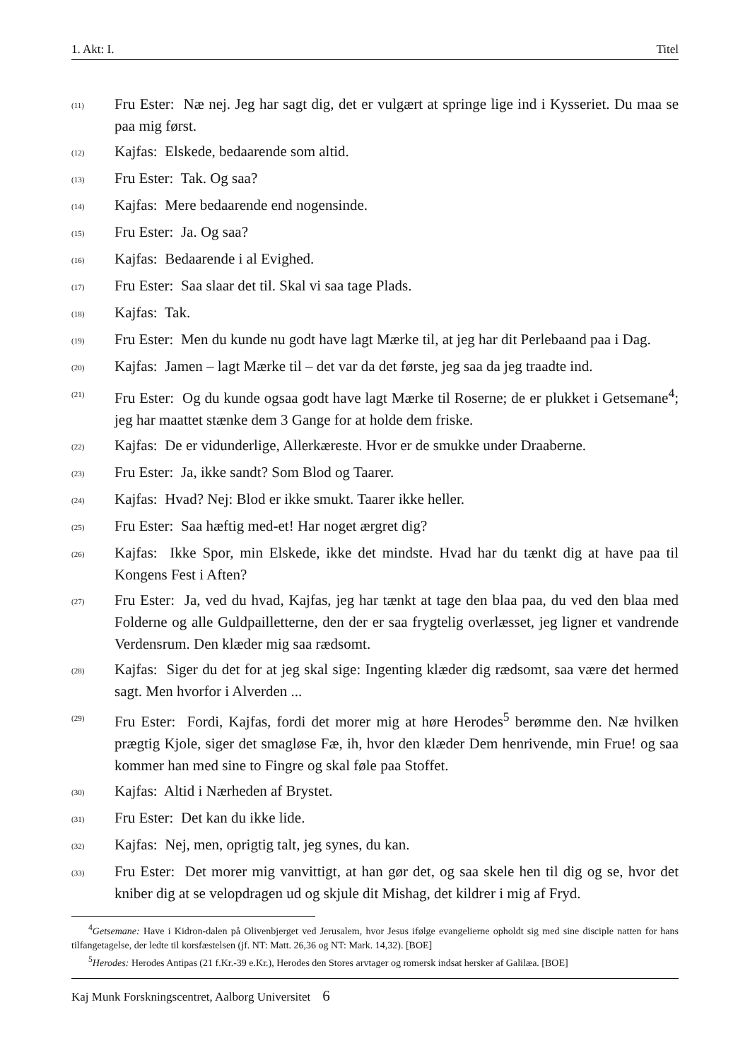1. Akt: I. Titel
(11) Fru Ester: Næ nej. Jeg har sagt dig, det er vulgært at springe lige ind i Kysseriet. Du maa se paa mig først.
(12) Kajfas: Elskede, bedaarende som altid.
(13) Fru Ester: Tak. Og saa?
(14) Kajfas: Mere bedaarende end nogensinde.
(15) Fru Ester: Ja. Og saa?
(16) Kajfas: Bedaarende i al Evighed.
(17) Fru Ester: Saa slaar det til. Skal vi saa tage Plads.
(18) Kajfas: Tak.
(19) Fru Ester: Men du kunde nu godt have lagt Mærke til, at jeg har dit Perlebaand paa i Dag.
(20) Kajfas: Jamen – lagt Mærke til – det var da det første, jeg saa da jeg traadte ind.
(21) Fru Ester: Og du kunde ogsaa godt have lagt Mærke til Roserne; de er plukket i Getsemane<sup>4</sup>; jeg har maattet stænke dem 3 Gange for at holde dem friske.
(22) Kajfas: De er vidunderlige, Allerkæreste. Hvor er de smukke under Draaberne.
(23) Fru Ester: Ja, ikke sandt? Som Blod og Taarer.
(24) Kajfas: Hvad? Nej: Blod er ikke smukt. Taarer ikke heller.
(25) Fru Ester: Saa hæftig med-et! Har noget ærgret dig?
(26) Kajfas: Ikke Spor, min Elskede, ikke det mindste. Hvad har du tænkt dig at have paa til Kongens Fest i Aften?
(27) Fru Ester: Ja, ved du hvad, Kajfas, jeg har tænkt at tage den blaa paa, du ved den blaa med Folderne og alle Guldpailletterne, den der er saa frygtelig overlæsset, jeg ligner et vandrende Verdensrum. Den klæder mig saa rædsomt.
(28) Kajfas: Siger du det for at jeg skal sige: Ingenting klæder dig rædsomt, saa være det hermed sagt. Men hvorfor i Alverden ...
(29) Fru Ester: Fordi, Kajfas, fordi det morer mig at høre Herodes<sup>5</sup> berømme den. Næ hvilken prægtig Kjole, siger det smagløse Fæ, ih, hvor den klæder Dem henrivende, min Frue! og saa kommer han med sine to Fingre og skal føle paa Stoffet.
(30) Kajfas: Altid i Nærheden af Brystet.
(31) Fru Ester: Det kan du ikke lide.
(32) Kajfas: Nej, men, oprigtig talt, jeg synes, du kan.
(33) Fru Ester: Det morer mig vanvittigt, at han gør det, og saa skele hen til dig og se, hvor det kniber dig at se velopdragen ud og skjule dit Mishag, det kildrer i mig af Fryd.
<sup>4</sup> Getsemane: Have i Kidron-dalen på Olivenbjerget ved Jerusalem, hvor Jesus ifølge evangelierne opholdt sig med sine disciple natten for hans tilfangetagelse, der ledte til korsfæstelsen (jf. NT: Matt. 26,36 og NT: Mark. 14,32). [BOE]
<sup>5</sup> Herodes: Herodes Antipas (21 f.Kr.-39 e.Kr.), Herodes den Stores arvtager og romersk indsat hersker af Galilæa. [BOE]
Kaj Munk Forskningscentret, Aalborg Universitet 6